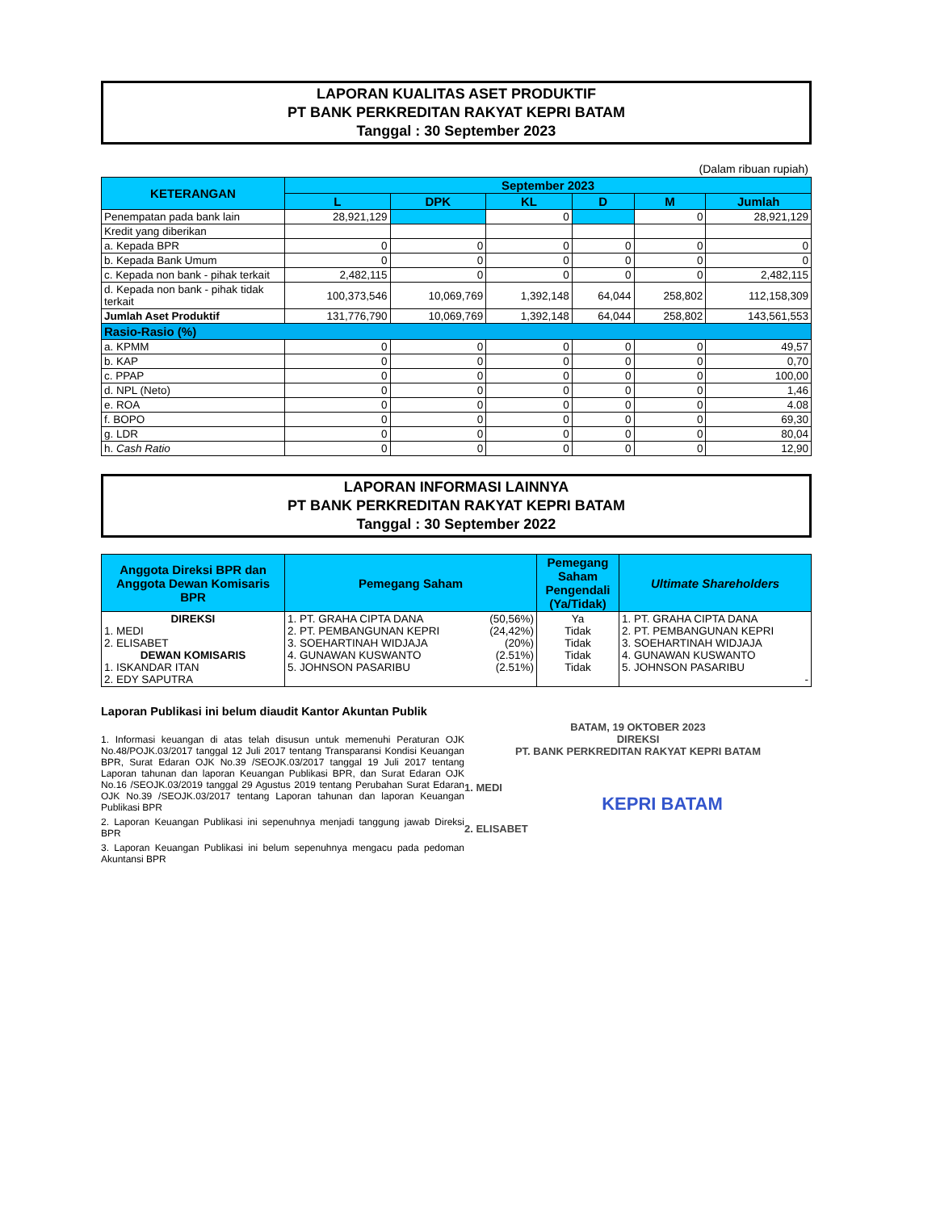LAPORAN KUALITAS ASET PRODUKTIF
PT BANK PERKREDITAN RAKYAT KEPRI BATAM
Tanggal : 30 September 2023
(Dalam ribuan rupiah)
| KETERANGAN | September 2023 | | | | | |
| --- | --- | --- | --- | --- | --- | --- |
| | L | DPK | KL | D | M | Jumlah |
| Penempatan pada bank lain | 28,921,129 | | 0 | | 0 | 28,921,129 |
| Kredit yang diberikan | | | | | | |
| a. Kepada BPR | 0 | 0 | 0 | 0 | 0 | 0 |
| b. Kepada Bank Umum | 0 | 0 | 0 | 0 | 0 | 0 |
| c. Kepada non bank - pihak terkait | 2,482,115 | 0 | 0 | 0 | 0 | 2,482,115 |
| d. Kepada non bank - pihak tidak terkait | 100,373,546 | 10,069,769 | 1,392,148 | 64,044 | 258,802 | 112,158,309 |
| Jumlah Aset Produktif | 131,776,790 | 10,069,769 | 1,392,148 | 64,044 | 258,802 | 143,561,553 |
| Rasio-Rasio (%) | | | | | | |
| a. KPMM | 0 | 0 | 0 | 0 | 0 | 49,57 |
| b. KAP | 0 | 0 | 0 | 0 | 0 | 0,70 |
| c. PPAP | 0 | 0 | 0 | 0 | 0 | 100,00 |
| d. NPL (Neto) | 0 | 0 | 0 | 0 | 0 | 1,46 |
| e. ROA | 0 | 0 | 0 | 0 | 0 | 4.08 |
| f. BOPO | 0 | 0 | 0 | 0 | 0 | 69,30 |
| g. LDR | 0 | 0 | 0 | 0 | 0 | 80,04 |
| h. Cash Ratio | 0 | 0 | 0 | 0 | 0 | 12,90 |
LAPORAN INFORMASI LAINNYA
PT BANK PERKREDITAN RAKYAT KEPRI BATAM
Tanggal : 30 September 2022
| Anggota Direksi BPR dan Anggota Dewan Komisaris BPR | Pemegang Saham | | Pemegang Saham Pengendali (Ya/Tidak) | Ultimate Shareholders |
| --- | --- | --- | --- | --- |
| DIREKSI 1. MEDI 2. ELISABET DEWAN KOMISARIS 1. ISKANDAR ITAN 2. EDY SAPUTRA | 1. PT. GRAHA CIPTA DANA 2. PT. PEMBANGUNAN KEPRI 3. SOEHARTINAH WIDJAJA 4. GUNAWAN KUSWANTO 5. JOHNSON PASARIBU | (50,56%) (24,42%) (20%) (2.51%) (2.51%) | Ya Tidak Tidak Tidak Tidak | 1. PT. GRAHA CIPTA DANA 2. PT. PEMBANGUNAN KEPRI 3. SOEHARTINAH WIDJAJA 4. GUNAWAN KUSWANTO 5. JOHNSON PASARIBU - |
Laporan Publikasi ini belum diaudit Kantor Akuntan Publik
1. Informasi keuangan di atas telah disusun untuk memenuhi Peraturan OJK No.48/POJK.03/2017 tanggal 12 Juli 2017 tentang Transparansi Kondisi Keuangan BPR, Surat Edaran OJK No.39 /SEOJK.03/2017 tanggal 19 Juli 2017 tentang Laporan tahunan dan laporan Keuangan Publikasi BPR, dan Surat Edaran OJK No.16 /SEOJK.03/2019 tanggal 29 Agustus 2019 tentang Perubahan Surat Edaran OJK No.39 /SEOJK.03/2017 tentang Laporan tahunan dan laporan Keuangan Publikasi BPR
2. Laporan Keuangan Publikasi ini sepenuhnya menjadi tanggung jawab Direksi BPR
3. Laporan Keuangan Publikasi ini belum sepenuhnya mengacu pada pedoman Akuntansi BPR
BATAM, 19 OKTOBER 2023
DIREKSI
PT. BANK PERKREDITAN RAKYAT KEPRI BATAM
1. MEDI
KEPRI BATAM
2. ELISABET